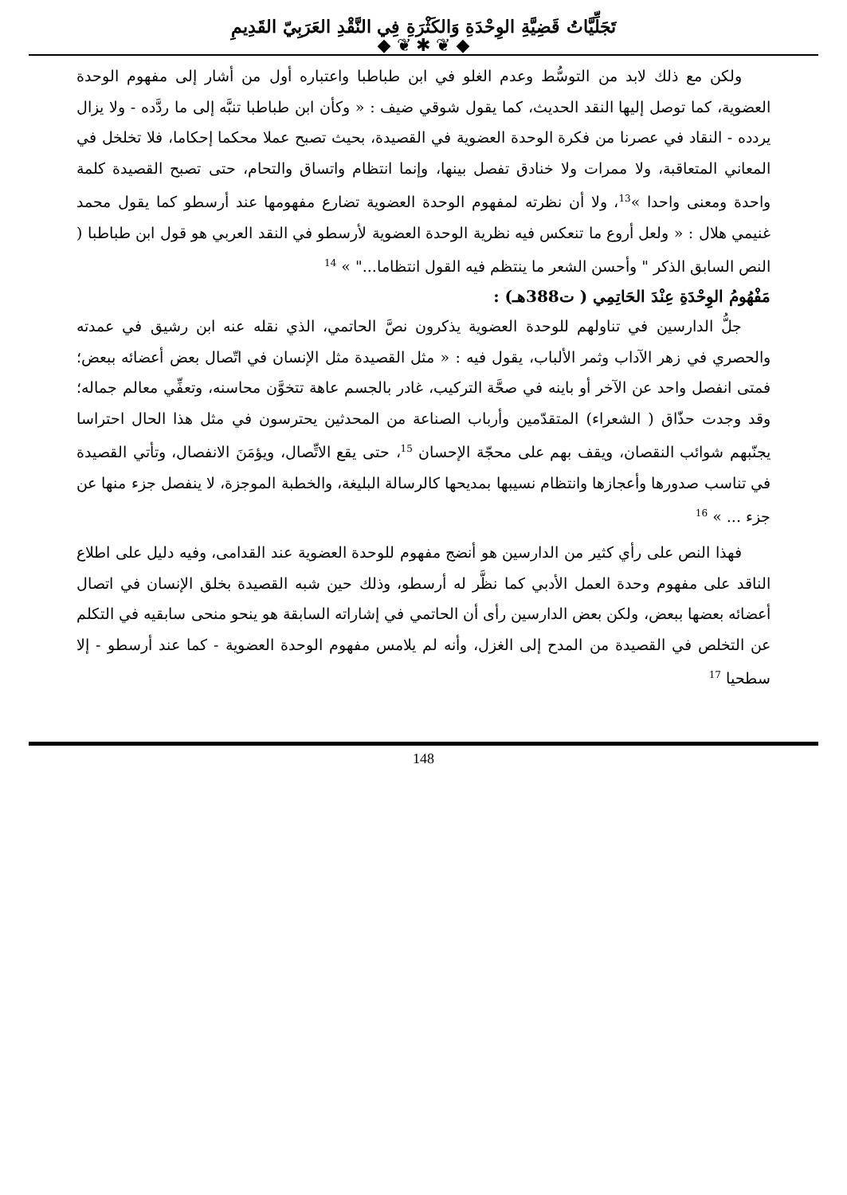تَجَلِّيَّاتُ قَضِيَّةِ الوِحْدَةِ وَالكَثْرَةِ فِي النَّقْدِ العَرَبِيّ القَدِيمِ
◆ ❦ ✱ ❦ ◆
ولكن مع ذلك لابد من التوسُّط وعدم الغلو في ابن طباطبا واعتباره أول من أشار إلى مفهوم الوحدة العضوية، كما توصل إليها النقد الحديث، كما يقول شوقي ضيف : « وكأن ابن طباطبا تنبَّه إلى ما ردَّده - ولا يزال يردده - النقاد في عصرنا من فكرة الوحدة العضوية في القصيدة، بحيث تصبح عملا محكما إحكاما، فلا تخلخل في المعاني المتعاقبة، ولا ممرات ولا خنادق تفصل بينها، وإنما انتظام واتساق والتحام، حتى تصبح القصيدة كلمة واحدة ومعنى واحدا »<sup>13</sup>، ولا أن نظرته لمفهوم الوحدة العضوية تضارع مفهومها عند أرسطو كما يقول محمد غنيمي هلال : « ولعل أروع ما تنعكس فيه نظرية الوحدة العضوية لأرسطو في النقد العربي هو قول ابن طباطبا ( النص السابق الذكر " وأحسن الشعر ما ينتظم فيه القول انتظاما..." » <sup>14</sup>
مَفْهُومُ الوِحْدَةِ عِنْدَ الحَاتِمِي ( ت388هـ) :
جلُّ الدارسين في تناولهم للوحدة العضوية يذكرون نصَّ الحاتمي، الذي نقله عنه ابن رشيق في عمدته والحصري في زهر الآداب وثمر الألباب، يقول فيه : « مثل القصيدة مثل الإنسان في اتّصال بعض أعضائه ببعض؛ فمتى انفصل واحد عن الآخر أو باينه في صحَّة التركيب، غادر بالجسم عاهة تتخوَّن محاسنه، وتعفِّي معالم جماله؛ وقد وجدت حذّاق ( الشعراء) المتقدّمين وأرباب الصناعة من المحدثين يحترسون في مثل هذا الحال احتراسا يجنّبهم شوائب النقصان، ويقف بهم على محجّة الإحسان <sup>15</sup>، حتى يقع الاتِّصال، ويؤمَنَ الانفصال، وتأتي القصيدة في تناسب صدورها وأعجازها وانتظام نسيبها بمديحها كالرسالة البليغة، والخطبة الموجزة، لا ينفصل جزء منها عن جزء ... » <sup>16</sup>
فهذا النص على رأي كثير من الدارسين هو أنضج مفهوم للوحدة العضوية عند القدامى، وفيه دليل على اطلاع الناقد على مفهوم وحدة العمل الأدبي كما نظَّر له أرسطو، وذلك حين شبه القصيدة بخلق الإنسان في اتصال أعضائه بعضها ببعض، ولكن بعض الدارسين رأى أن الحاتمي في إشاراته السابقة هو ينحو منحى سابقيه في التكلم عن التخلص في القصيدة من المدح إلى الغزل، وأنه لم يلامس مفهوم الوحدة العضوية - كما عند أرسطو - إلا سطحيا <sup>17</sup>
148